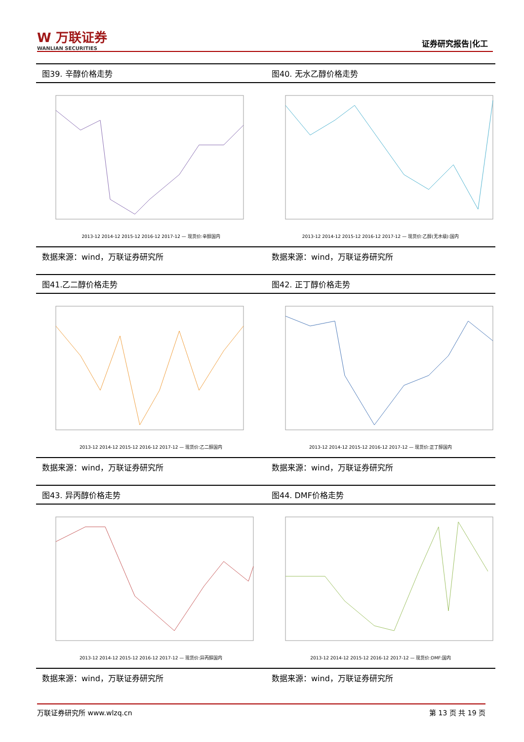W 万联证券
WANLIAN SECURITIES
证券研究报告|化工
图39. 辛醇价格走势
2013-12 2014-12 2015-12 2016-12 2017-12 — 现货价:辛醇国内
数据来源：wind，万联证券研究所
图40. 无水乙醇价格走势
2013-12 2014-12 2015-12 2016-12 2017-12 — 现货价:乙醇(无水级):国内
数据来源：wind，万联证券研究所
图41.乙二醇价格走势
2013-12 2014-12 2015-12 2016-12 2017-12 — 现货价:乙二醇国内
数据来源：wind，万联证券研究所
图42. 正丁醇价格走势
2013-12 2014-12 2015-12 2016-12 2017-12 — 现货价:正丁醇国内
数据来源：wind，万联证券研究所
图43. 异丙醇价格走势
2013-12 2014-12 2015-12 2016-12 2017-12 — 现货价:异丙醇国内
数据来源：wind，万联证券研究所
图44. DMF价格走势
2013-12 2014-12 2015-12 2016-12 2017-12 — 现货价:DMF:国内
数据来源：wind，万联证券研究所
万联证券研究所 www.wlzq.cn 第 13 页 共 19 页